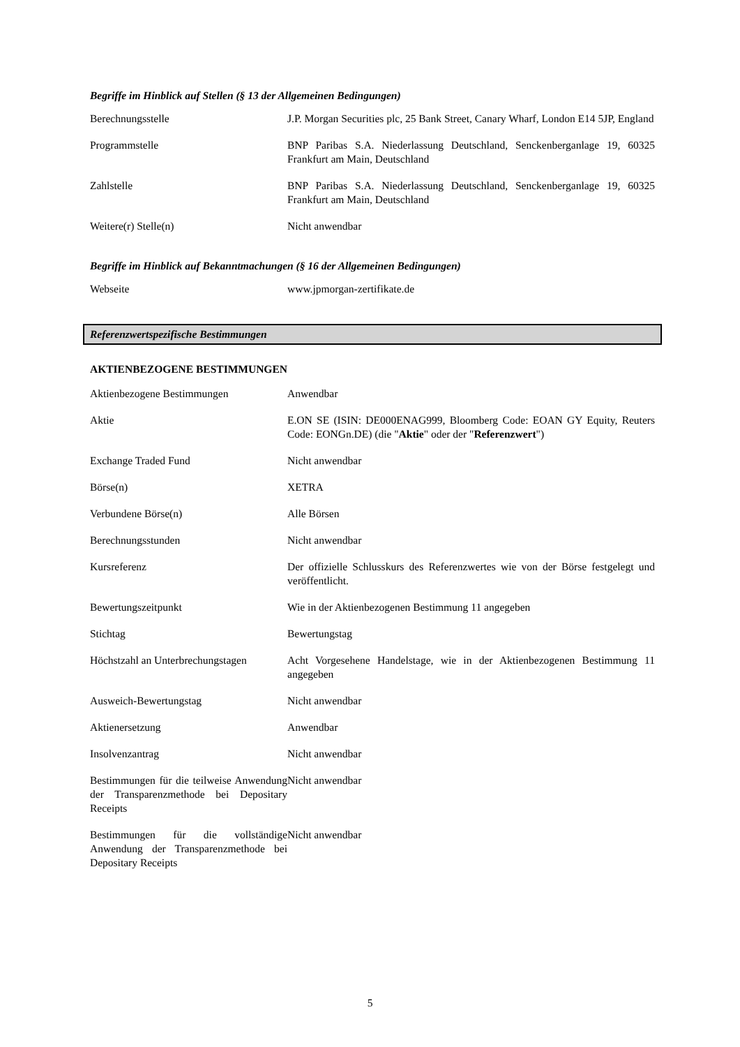Begriffe im Hinblick auf Stellen (§ 13 der Allgemeinen Bedingungen)
| Berechnungsstelle | J.P. Morgan Securities plc, 25 Bank Street, Canary Wharf, London E14 5JP, England |
| Programmstelle | BNP Paribas S.A. Niederlassung Deutschland, Senckenberganlage 19, 60325 Frankfurt am Main, Deutschland |
| Zahlstelle | BNP Paribas S.A. Niederlassung Deutschland, Senckenberganlage 19, 60325 Frankfurt am Main, Deutschland |
| Weitere(r) Stelle(n) | Nicht anwendbar |
Begriffe im Hinblick auf Bekanntmachungen (§ 16 der Allgemeinen Bedingungen)
| Webseite | www.jpmorgan-zertifikate.de |
Referenzwertspezifische Bestimmungen
AKTIENBEZOGENE BESTIMMUNGEN
| Aktienbezogene Bestimmungen | Anwendbar |
| Aktie | E.ON SE (ISIN: DE000ENAG999, Bloomberg Code: EOAN GY Equity, Reuters Code: EONGn.DE) (die " Aktie " oder der " Referenzwert ") |
| Exchange Traded Fund | Nicht anwendbar |
| Börse(n) | XETRA |
| Verbundene Börse(n) | Alle Börsen |
| Berechnungsstunden | Nicht anwendbar |
| Kursreferenz | Der offizielle Schlusskurs des Referenzwertes wie von der Börse festgelegt und veröffentlicht. |
| Bewertungszeitpunkt | Wie in der Aktienbezogenen Bestimmung 11 angegeben |
| Stichtag | Bewertungstag |
| Höchstzahl an Unterbrechungstagen | Acht Vorgesehene Handelstage, wie in der Aktienbezogenen Bestimmung 11 angegeben |
| Ausweich-Bewertungstag | Nicht anwendbar |
| Aktienersetzung | Anwendbar |
| Insolvenzantrag | Nicht anwendbar |
| Bestimmungen für die teilweise Anwendung der Transparenzmethode bei Depositary Receipts | Nicht anwendbar |
| Bestimmungen für die vollständige Anwendung der Transparenzmethode bei Depositary Receipts | Nicht anwendbar |
5